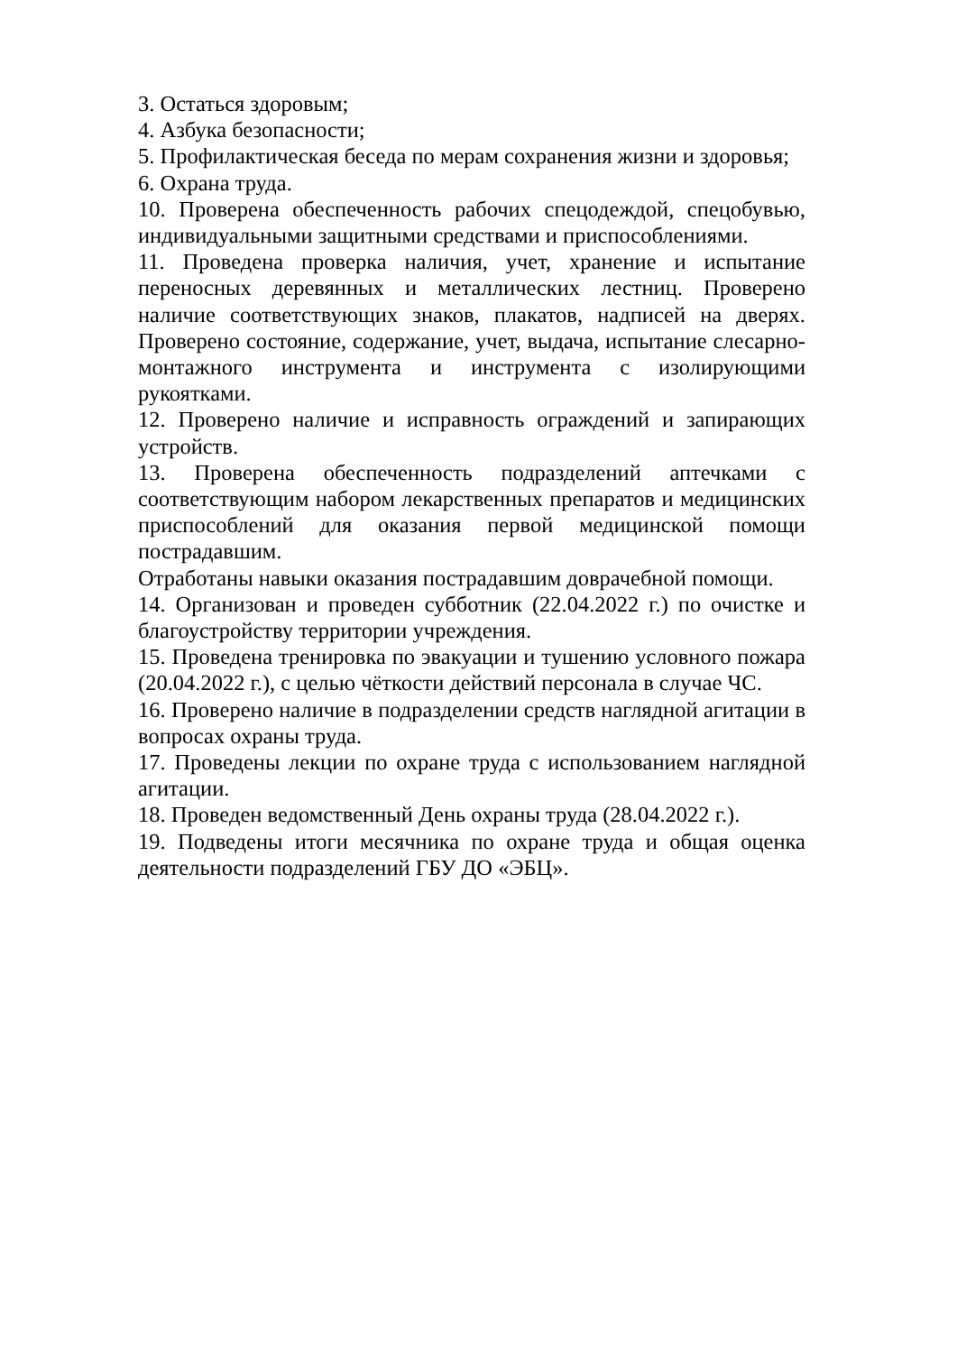3. Остаться здоровым;
4. Азбука безопасности;
5. Профилактическая беседа по мерам сохранения жизни и здоровья;
6. Охрана труда.
10. Проверена обеспеченность рабочих спецодеждой, спецобувью, индивидуальными защитными средствами и приспособлениями.
11. Проведена проверка наличия, учет, хранение и испытание переносных деревянных и металлических лестниц. Проверено наличие соответствующих знаков, плакатов, надписей на дверях. Проверено состояние, содержание, учет, выдача, испытание слесарно-монтажного инструмента и инструмента с изолирующими рукоятками.
12. Проверено наличие и исправность ограждений и запирающих устройств.
13. Проверена обеспеченность подразделений аптечками с соответствующим набором лекарственных препаратов и медицинских приспособлений для оказания первой медицинской помощи пострадавшим.
Отработаны навыки оказания пострадавшим доврачебной помощи.
14. Организован и проведен субботник (22.04.2022 г.) по очистке и благоустройству территории учреждения.
15. Проведена тренировка по эвакуации и тушению условного пожара (20.04.2022 г.), с целью чёткости действий персонала в случае ЧС.
16. Проверено наличие в подразделении средств наглядной агитации в вопросах охраны труда.
17. Проведены лекции по охране труда с использованием наглядной агитации.
18. Проведен ведомственный День охраны труда (28.04.2022 г.).
19. Подведены итоги месячника по охране труда и общая оценка деятельности подразделений ГБУ ДО «ЭБЦ».